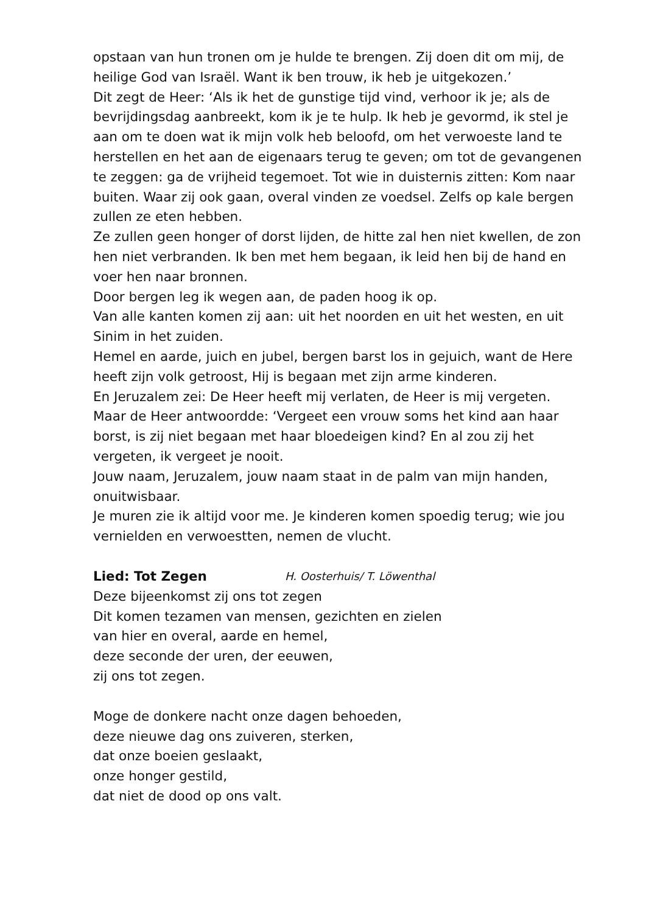opstaan van hun tronen om je hulde te brengen. Zij doen dit om mij, de heilige God van Israël. Want ik ben trouw, ik heb je uitgekozen.’
Dit zegt de Heer: ‘Als ik het de gunstige tijd vind, verhoor ik je; als de bevrijdingsdag aanbreekt, kom ik je te hulp. Ik heb je gevormd, ik stel je aan om te doen wat ik mijn volk heb beloofd, om het verwoeste land te herstellen en het aan de eigenaars terug te geven; om tot de gevangenen te zeggen: ga de vrijheid tegemoet. Tot wie in duisternis zitten: Kom naar buiten. Waar zij ook gaan, overal vinden ze voedsel. Zelfs op kale bergen zullen ze eten hebben.
Ze zullen geen honger of dorst lijden, de hitte zal hen niet kwellen, de zon hen niet verbranden. Ik ben met hem begaan, ik leid hen bij de hand en voer hen naar bronnen.
Door bergen leg ik wegen aan, de paden hoog ik op.
Van alle kanten komen zij aan: uit het noorden en uit het westen, en uit Sinim in het zuiden.
Hemel en aarde, juich en jubel, bergen barst los in gejuich, want de Here heeft zijn volk getroost, Hij is begaan met zijn arme kinderen.
En Jeruzalem zei: De Heer heeft mij verlaten, de Heer is mij vergeten.
Maar de Heer antwoordde: ‘Vergeet een vrouw soms het kind aan haar borst, is zij niet begaan met haar bloedeigen kind? En al zou zij het vergeten, ik vergeet je nooit.
Jouw naam, Jeruzalem, jouw naam staat in de palm van mijn handen, onuitwisbaar.
Je muren zie ik altijd voor me. Je kinderen komen spoedig terug; wie jou vernielden en verwoestten, nemen de vlucht.
Lied: Tot Zegen H. Oosterhuis/ T. Löwenthal
Deze bijeenkomst zij ons tot zegen
Dit komen tezamen van mensen, gezichten en zielen
van hier en overal, aarde en hemel,
deze seconde der uren, der eeuwen,
zij ons tot zegen.
Moge de donkere nacht onze dagen behoeden,
deze nieuwe dag ons zuiveren, sterken,
dat onze boeien geslaakt,
onze honger gestild,
dat niet de dood op ons valt.